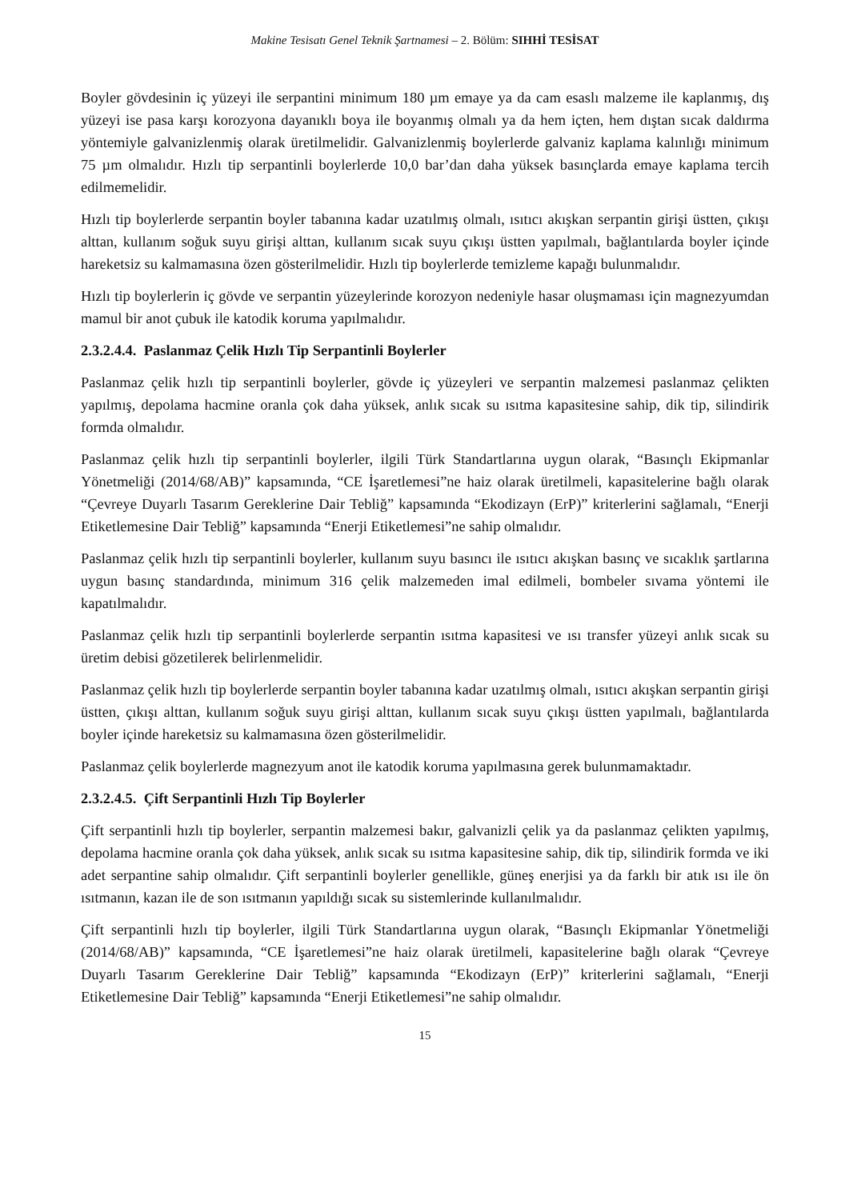Makine Tesisatı Genel Teknik Şartnamesi – 2. Bölüm: SIHHİ TESİSAT
Boyler gövdesinin iç yüzeyi ile serpantini minimum 180 µm emaye ya da cam esaslı malzeme ile kaplanmış, dış yüzeyi ise pasa karşı korozyona dayanıklı boya ile boyanmış olmalı ya da hem içten, hem dıştan sıcak daldırma yöntemiyle galvanizlenmiş olarak üretilmelidir. Galvanizlenmiş boylerlerde galvaniz kaplama kalınlığı minimum 75 µm olmalıdır. Hızlı tip serpantinli boylerlerde 10,0 bar’dan daha yüksek basınçlarda emaye kaplama tercih edilmemelidir.
Hızlı tip boylerlerde serpantin boyler tabanına kadar uzatılmış olmalı, ısıtıcı akışkan serpantin girişi üstten, çıkışı alttan, kullanım soğuk suyu girişi alttan, kullanım sıcak suyu çıkışı üstten yapılmalı, bağlantılarda boyler içinde hareketsiz su kalmamasına özen gösterilmelidir. Hızlı tip boylerlerde temizleme kapağı bulunmalıdır.
Hızlı tip boylerlerin iç gövde ve serpantin yüzeylerinde korozyon nedeniyle hasar oluşmaması için magnezyumdan mamul bir anot çubuk ile katodik koruma yapılmalıdır.
2.3.2.4.4. Paslanmaz Çelik Hızlı Tip Serpantinli Boylerler
Paslanmaz çelik hızlı tip serpantinli boylerler, gövde iç yüzeyleri ve serpantin malzemesi paslanmaz çelikten yapılmış, depolama hacmine oranla çok daha yüksek, anlık sıcak su ısıtma kapasitesine sahip, dik tip, silindirik formda olmalıdır.
Paslanmaz çelik hızlı tip serpantinli boylerler, ilgili Türk Standartlarına uygun olarak, “Basınçlı Ekipmanlar Yönetmeliği (2014/68/AB)” kapsamında, “CE İşaretlemesi”ne haiz olarak üretilmeli, kapasitelerine bağlı olarak “Çevreye Duyarlı Tasarım Gereklerine Dair Tebliğ” kapsamında “Ekodizayn (ErP)” kriterlerini sağlamalı, “Enerji Etiketlemesine Dair Tebliğ” kapsamında “Enerji Etiketlemesi”ne sahip olmalıdır.
Paslanmaz çelik hızlı tip serpantinli boylerler, kullanım suyu basıncı ile ısıtıcı akışkan basınç ve sıcaklık şartlarına uygun basınç standardında, minimum 316 çelik malzemeden imal edilmeli, bombeler sıvama yöntemi ile kapatılmalıdır.
Paslanmaz çelik hızlı tip serpantinli boylerlerde serpantin ısıtma kapasitesi ve ısı transfer yüzeyi anlık sıcak su üretim debisi gözetilerek belirlenmelidir.
Paslanmaz çelik hızlı tip boylerlerde serpantin boyler tabanına kadar uzatılmış olmalı, ısıtıcı akışkan serpantin girişi üstten, çıkışı alttan, kullanım soğuk suyu girişi alttan, kullanım sıcak suyu çıkışı üstten yapılmalı, bağlantılarda boyler içinde hareketsiz su kalmamasına özen gösterilmelidir.
Paslanmaz çelik boylerlerde magnezyum anot ile katodik koruma yapılmasına gerek bulunmamaktadır.
2.3.2.4.5. Çift Serpantinli Hızlı Tip Boylerler
Çift serpantinli hızlı tip boylerler, serpantin malzemesi bakır, galvanizli çelik ya da paslanmaz çelikten yapılmış, depolama hacmine oranla çok daha yüksek, anlık sıcak su ısıtma kapasitesine sahip, dik tip, silindirik formda ve iki adet serpantine sahip olmalıdır. Çift serpantinli boylerler genellikle, güneş enerjisi ya da farklı bir atık ısı ile ön ısıtmanın, kazan ile de son ısıtmanın yapıldığı sıcak su sistemlerinde kullanılmalıdır.
Çift serpantinli hızlı tip boylerler, ilgili Türk Standartlarına uygun olarak, “Basınçlı Ekipmanlar Yönetmeliği (2014/68/AB)” kapsamında, “CE İşaretlemesi”ne haiz olarak üretilmeli, kapasitelerine bağlı olarak “Çevreye Duyarlı Tasarım Gereklerine Dair Tebliğ” kapsamında “Ekodizayn (ErP)” kriterlerini sağlamalı, “Enerji Etiketlemesine Dair Tebliğ” kapsamında “Enerji Etiketlemesi”ne sahip olmalıdır.
15